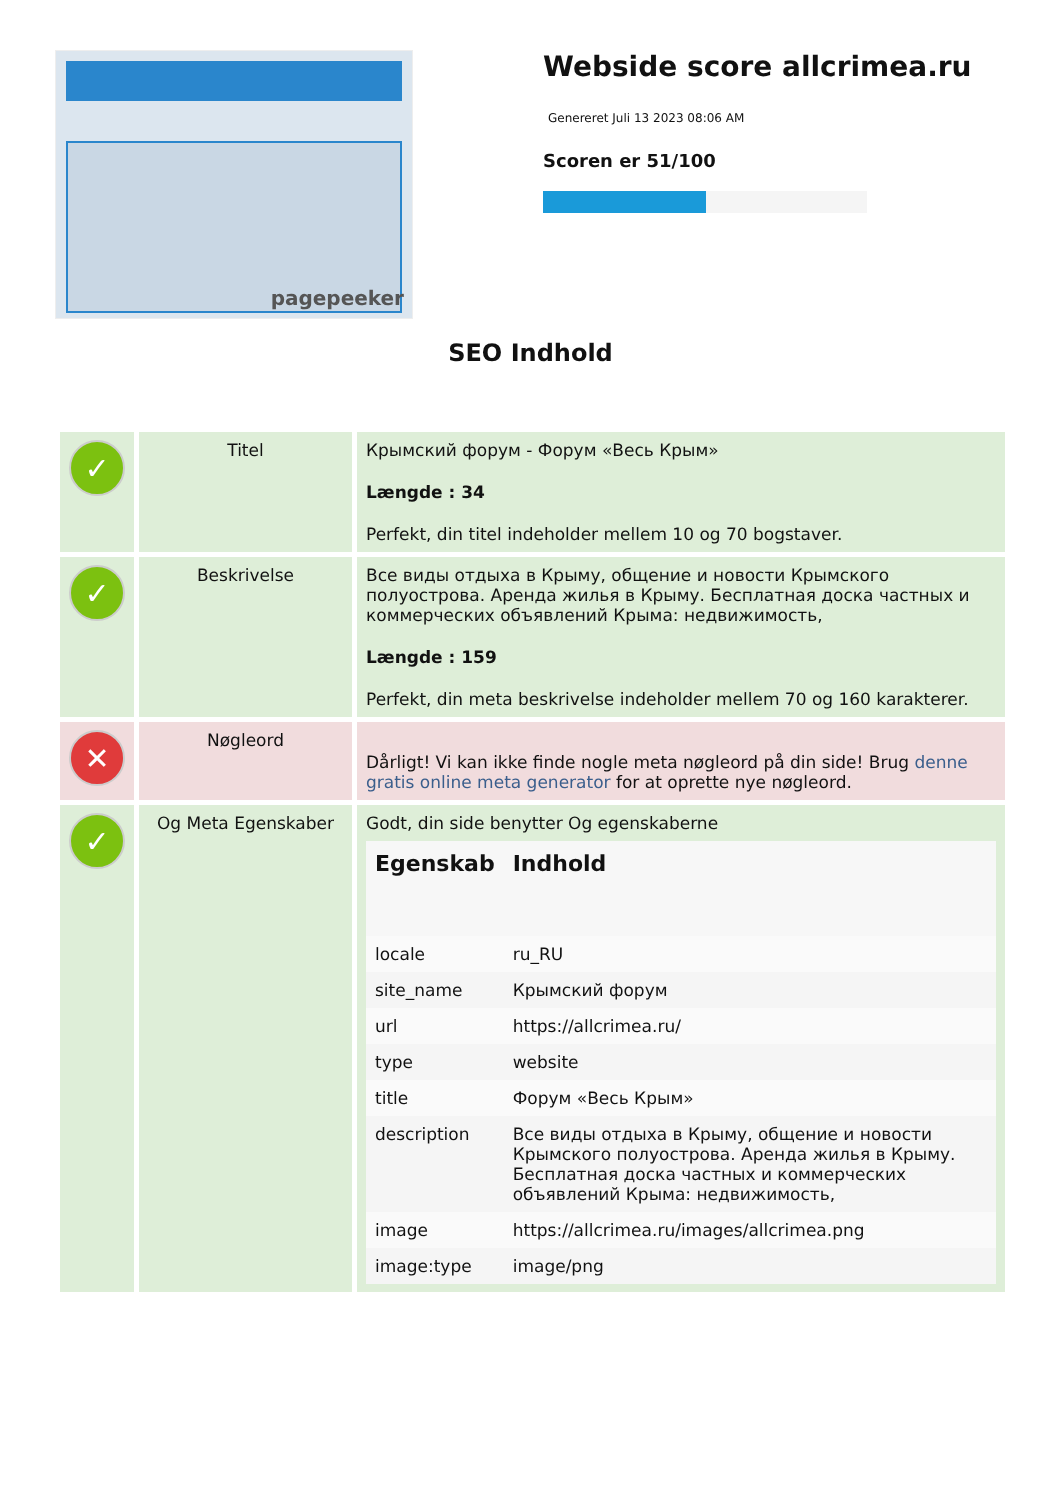pagepeeker
Webside score allcrimea.ru
Genereret Juli 13 2023 08:06 AM
Scoren er 51/100
SEO Indhold
| ✓ | Titel | Крымский форум - Форум «Весь Крым» Længde : 34 Perfekt, din titel indeholder mellem 10 og 70 bogstaver. |
| ✓ | Beskrivelse | Все виды отдыха в Крыму, общение и новости Крымского полуострова. Аренда жилья в Крыму. Бесплатная доска частных и коммерческих объявлений Крыма: недвижимость, Længde : 159 Perfekt, din meta beskrivelse indeholder mellem 70 og 160 karakterer. |
| ✕ | Nøgleord | Dårligt! Vi kan ikke finde nogle meta nøgleord på din side! Brug denne gratis online meta generator for at oprette nye nøgleord. |
| ✓ | Og Meta Egenskaber | Godt, din side benytter Og egenskaberne / Egenskab / Indhold / / --- / --- / / locale / ru_RU / / site_name / Крымский форум / / url / https://allcrimea.ru/ / / type / website / / title / Форум «Весь Крым» / / description / Все виды отдыха в Крыму, общение и новости Крымского полуострова. Аренда жилья в Крыму. Бесплатная доска частных и коммерческих объявлений Крыма: недвижимость, / / image / https://allcrimea.ru/images/allcrimea.png / / image:type / image/png / |